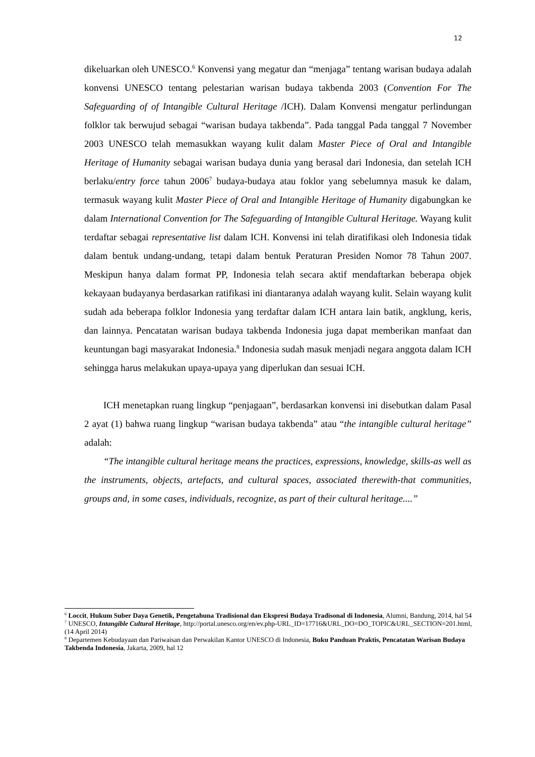12
dikeluarkan oleh UNESCO.<sup>6</sup> Konvensi yang megatur dan “menjaga” tentang warisan budaya adalah konvensi UNESCO tentang pelestarian warisan budaya takbenda 2003 (Convention For The Safeguarding of of Intangible Cultural Heritage /ICH). Dalam Konvensi mengatur perlindungan folklor tak berwujud sebagai “warisan budaya takbenda”. Pada tanggal Pada tanggal 7 November 2003 UNESCO telah memasukkan wayang kulit dalam Master Piece of Oral and Intangible Heritage of Humanity sebagai warisan budaya dunia yang berasal dari Indonesia, dan setelah ICH berlaku/entry force tahun 2006<sup>7</sup> budaya-budaya atau foklor yang sebelumnya masuk ke dalam, termasuk wayang kulit Master Piece of Oral and Intangible Heritage of Humanity digabungkan ke dalam International Convention for The Safeguarding of Intangible Cultural Heritage. Wayang kulit terdaftar sebagai representative list dalam ICH. Konvensi ini telah diratifikasi oleh Indonesia tidak dalam bentuk undang-undang, tetapi dalam bentuk Peraturan Presiden Nomor 78 Tahun 2007. Meskipun hanya dalam format PP, Indonesia telah secara aktif mendaftarkan beberapa objek kekayaan budayanya berdasarkan ratifikasi ini diantaranya adalah wayang kulit. Selain wayang kulit sudah ada beberapa folklor Indonesia yang terdaftar dalam ICH antara lain batik, angklung, keris, dan lainnya. Pencatatan warisan budaya takbenda Indonesia juga dapat memberikan manfaat dan keuntungan bagi masyarakat Indonesia.<sup>8</sup> Indonesia sudah masuk menjadi negara anggota dalam ICH sehingga harus melakukan upaya-upaya yang diperlukan dan sesuai ICH.
ICH menetapkan ruang lingkup “penjagaan”, berdasarkan konvensi ini disebutkan dalam Pasal 2 ayat (1) bahwa ruang lingkup “warisan budaya takbenda” atau “the intangible cultural heritage” adalah:
“The intangible cultural heritage means the practices, expressions, knowledge, skills-as well as the instruments, objects, artefacts, and cultural spaces, associated therewith-that communities, groups and, in some cases, individuals, recognize, as part of their cultural heritage....”
<sup>6</sup> Loccit, Hukum Suber Daya Genetik, Pengetahuna Tradisional dan Ekspresi Budaya Tradisonal di Indonesia, Alumni, Bandung, 2014, hal 54
<sup>7</sup> UNESCO, Intangible Cultural Heritage, http://portal.unesco.org/en/ev.php-URL_ID=17716&URL_DO=DO_TOPIC&URL_SECTION=201.html, (14 April 2014)
<sup>8</sup> Departemen Kebudayaan dan Pariwaisan dan Perwakilan Kantor UNESCO di Indonesia, Buku Panduan Praktis, Pencatatan Warisan Budaya Takbenda Indonesia, Jakarta, 2009, hal 12